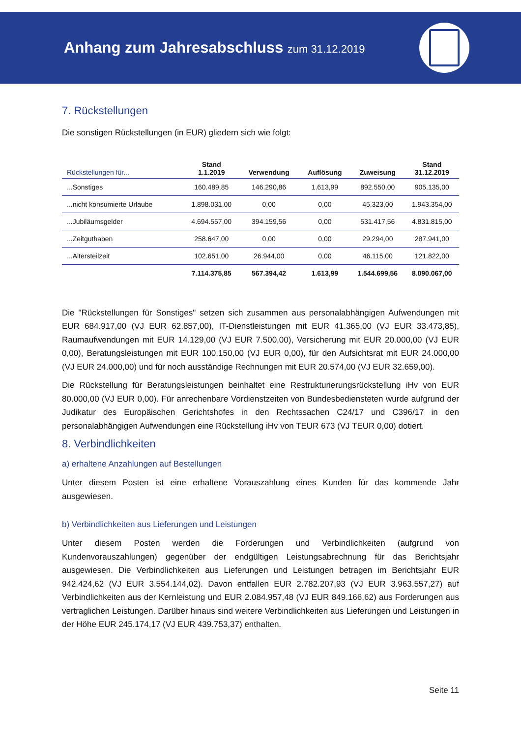Anhang zum Jahresabschluss zum 31.12.2019
7. Rückstellungen
Die sonstigen Rückstellungen (in EUR) gliedern sich wie folgt:
| Rückstellungen für... | Stand 1.1.2019 | Verwendung | Auflösung | Zuweisung | Stand 31.12.2019 |
| --- | --- | --- | --- | --- | --- |
| ...Sonstiges | 160.489,85 | 146.290,86 | 1.613,99 | 892.550,00 | 905.135,00 |
| ...nicht konsumierte Urlaube | 1.898.031,00 | 0,00 | 0,00 | 45.323,00 | 1.943.354,00 |
| ...Jubiläumsgelder | 4.694.557,00 | 394.159,56 | 0,00 | 531.417,56 | 4.831.815,00 |
| ...Zeitguthaben | 258.647,00 | 0,00 | 0,00 | 29.294,00 | 287.941,00 |
| ...Altersteilzeit | 102.651,00 | 26.944,00 | 0,00 | 46.115,00 | 121.822,00 |
| | 7.114.375,85 | 567.394,42 | 1.613,99 | 1.544.699,56 | 8.090.067,00 |
Die "Rückstellungen für Sonstiges" setzen sich zusammen aus personalabhängigen Aufwendungen mit EUR 684.917,00 (VJ EUR 62.857,00), IT-Dienstleistungen mit EUR 41.365,00 (VJ EUR 33.473,85), Raumaufwendungen mit EUR 14.129,00 (VJ EUR 7.500,00), Versicherung mit EUR 20.000,00 (VJ EUR 0,00), Beratungsleistungen mit EUR 100.150,00 (VJ EUR 0,00), für den Aufsichtsrat mit EUR 24.000,00 (VJ EUR 24.000,00) und für noch ausständige Rechnungen mit EUR 20.574,00 (VJ EUR 32.659,00).
Die Rückstellung für Beratungsleistungen beinhaltet eine Restrukturierungsrückstellung iHv von EUR 80.000,00 (VJ EUR 0,00). Für anrechenbare Vordienstzeiten von Bundesbediensteten wurde aufgrund der Judikatur des Europäischen Gerichtshofes in den Rechtssachen C24/17 und C396/17 in den personalabhängigen Aufwendungen eine Rückstellung iHv von TEUR 673 (VJ TEUR 0,00) dotiert.
8. Verbindlichkeiten
a) erhaltene Anzahlungen auf Bestellungen
Unter diesem Posten ist eine erhaltene Vorauszahlung eines Kunden für das kommende Jahr ausgewiesen.
b) Verbindlichkeiten aus Lieferungen und Leistungen
Unter diesem Posten werden die Forderungen und Verbindlichkeiten (aufgrund von Kundenvorauszahlungen) gegenüber der endgültigen Leistungsabrechnung für das Berichtsjahr ausgewiesen. Die Verbindlichkeiten aus Lieferungen und Leistungen betragen im Berichtsjahr EUR 942.424,62 (VJ EUR 3.554.144,02). Davon entfallen EUR 2.782.207,93 (VJ EUR 3.963.557,27) auf Verbindlichkeiten aus der Kernleistung und EUR 2.084.957,48 (VJ EUR 849.166,62) aus Forderungen aus vertraglichen Leistungen. Darüber hinaus sind weitere Verbindlichkeiten aus Lieferungen und Leistungen in der Höhe EUR 245.174,17 (VJ EUR 439.753,37) enthalten.
Seite 11